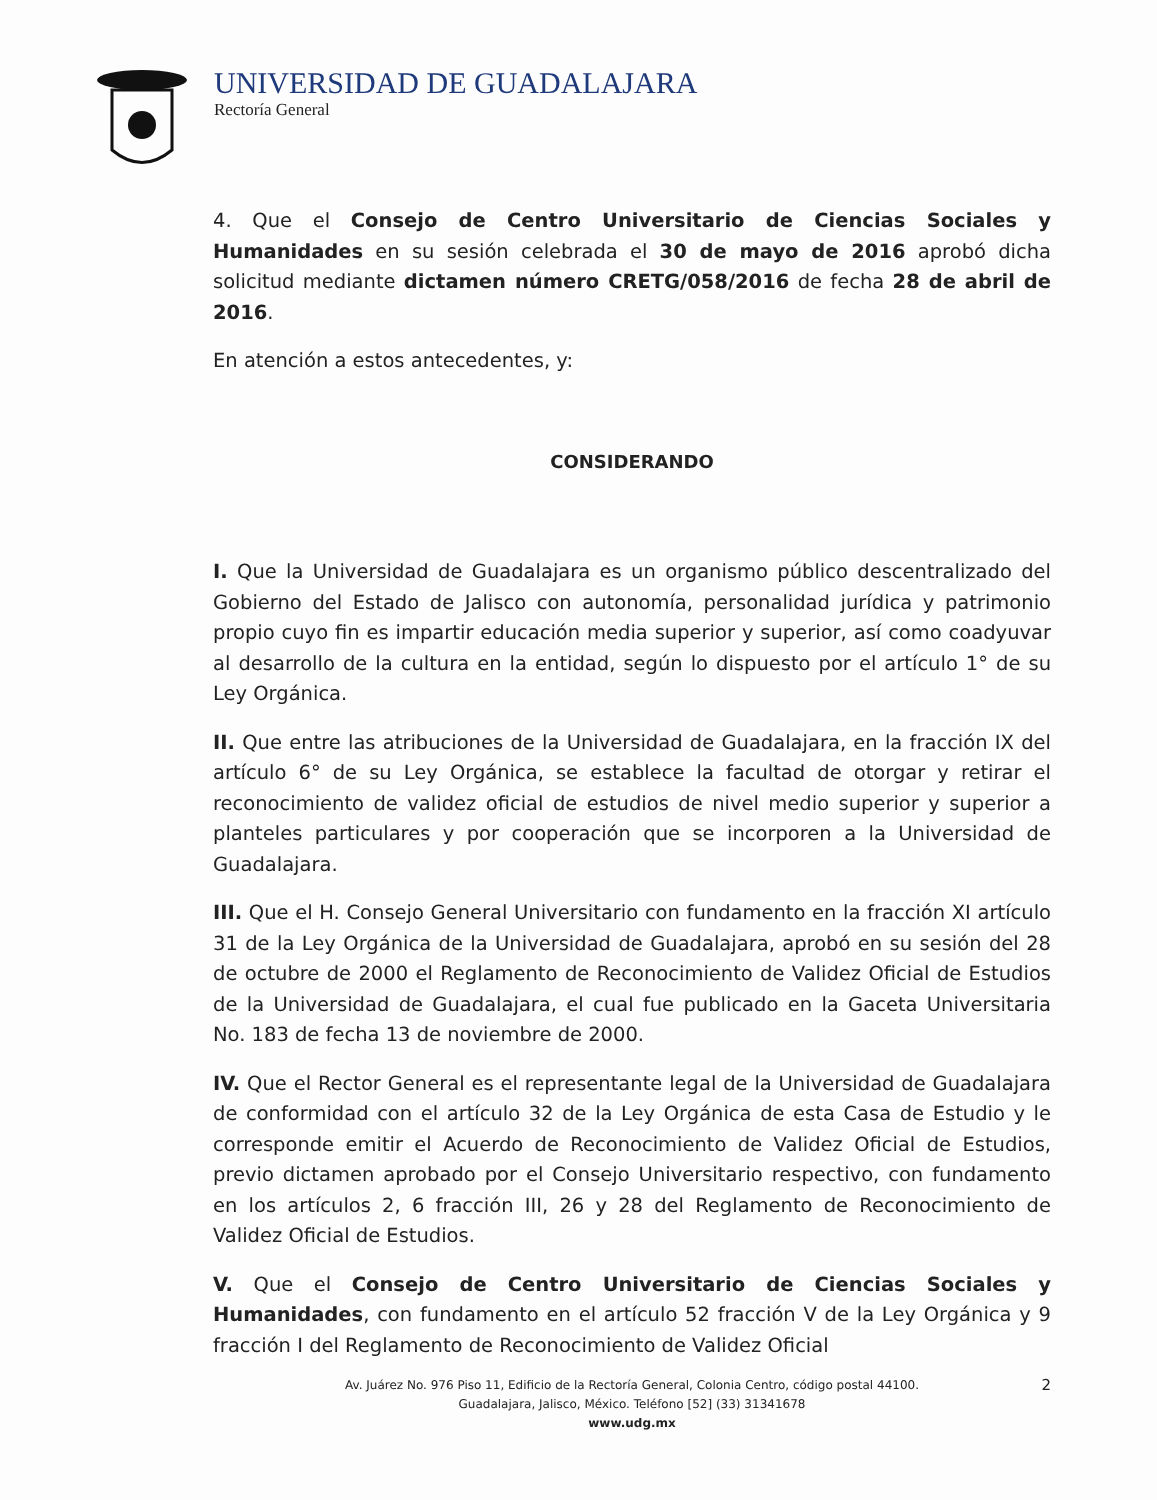UNIVERSIDAD DE GUADALAJARA
Rectoría General
4. Que el Consejo de Centro Universitario de Ciencias Sociales y Humanidades en su sesión celebrada el 30 de mayo de 2016 aprobó dicha solicitud mediante dictamen número CRETG/058/2016 de fecha 28 de abril de 2016.
En atención a estos antecedentes, y:
CONSIDERANDO
I. Que la Universidad de Guadalajara es un organismo público descentralizado del Gobierno del Estado de Jalisco con autonomía, personalidad jurídica y patrimonio propio cuyo fin es impartir educación media superior y superior, así como coadyuvar al desarrollo de la cultura en la entidad, según lo dispuesto por el artículo 1° de su Ley Orgánica.
II. Que entre las atribuciones de la Universidad de Guadalajara, en la fracción IX del artículo 6° de su Ley Orgánica, se establece la facultad de otorgar y retirar el reconocimiento de validez oficial de estudios de nivel medio superior y superior a planteles particulares y por cooperación que se incorporen a la Universidad de Guadalajara.
III. Que el H. Consejo General Universitario con fundamento en la fracción XI artículo 31 de la Ley Orgánica de la Universidad de Guadalajara, aprobó en su sesión del 28 de octubre de 2000 el Reglamento de Reconocimiento de Validez Oficial de Estudios de la Universidad de Guadalajara, el cual fue publicado en la Gaceta Universitaria No. 183 de fecha 13 de noviembre de 2000.
IV. Que el Rector General es el representante legal de la Universidad de Guadalajara de conformidad con el artículo 32 de la Ley Orgánica de esta Casa de Estudio y le corresponde emitir el Acuerdo de Reconocimiento de Validez Oficial de Estudios, previo dictamen aprobado por el Consejo Universitario respectivo, con fundamento en los artículos 2, 6 fracción III, 26 y 28 del Reglamento de Reconocimiento de Validez Oficial de Estudios.
V. Que el Consejo de Centro Universitario de Ciencias Sociales y Humanidades, con fundamento en el artículo 52 fracción V de la Ley Orgánica y 9 fracción I del Reglamento de Reconocimiento de Validez Oficial
2 Av. Juárez No. 976 Piso 11, Edificio de la Rectoría General, Colonia Centro, código postal 44100.
Guadalajara, Jalisco, México. Teléfono [52] (33) 31341678
www.udg.mx